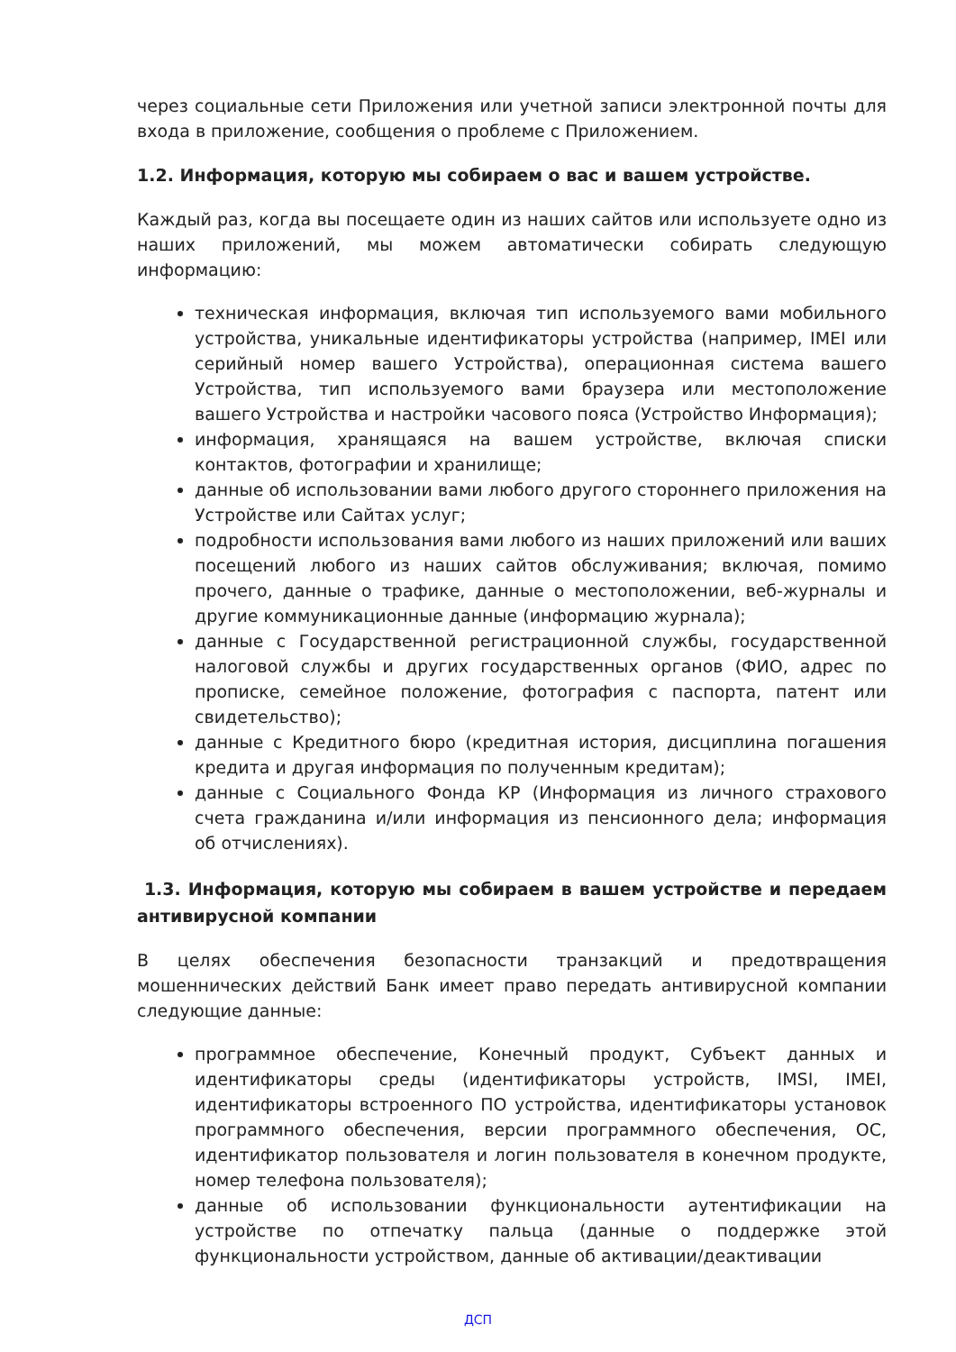через социальные сети Приложения или учетной записи электронной почты для входа в приложение, сообщения о проблеме с Приложением.
1.2. Информация, которую мы собираем о вас и вашем устройстве.
Каждый раз, когда вы посещаете один из наших сайтов или используете одно из наших приложений, мы можем автоматически собирать следующую информацию:
техническая информация, включая тип используемого вами мобильного устройства, уникальные идентификаторы устройства (например, IMEI или серийный номер вашего Устройства), операционная система вашего Устройства, тип используемого вами браузера или местоположение вашего Устройства и настройки часового пояса (Устройство Информация);
информация, хранящаяся на вашем устройстве, включая списки контактов, фотографии и хранилище;
данные об использовании вами любого другого стороннего приложения на Устройстве или Сайтах услуг;
подробности использования вами любого из наших приложений или ваших посещений любого из наших сайтов обслуживания; включая, помимо прочего, данные о трафике, данные о местоположении, веб-журналы и другие коммуникационные данные (информацию журнала);
данные с Государственной регистрационной службы, государственной налоговой службы и других государственных органов (ФИО, адрес по прописке, семейное положение, фотография с паспорта, патент или свидетельство);
данные с Кредитного бюро (кредитная история, дисциплина погашения кредита и другая информация по полученным кредитам);
данные с Социального Фонда КР (Информация из личного страхового счета гражданина и/или информация из пенсионного дела; информация об отчислениях).
1.3. Информация, которую мы собираем в вашем устройстве и передаем антивирусной компании
В целях обеспечения безопасности транзакций и предотвращения мошеннических действий Банк имеет право передать антивирусной компании следующие данные:
программное обеспечение, Конечный продукт, Субъект данных и идентификаторы среды (идентификаторы устройств, IMSI, IMEI, идентификаторы встроенного ПО устройства, идентификаторы установок программного обеспечения, версии программного обеспечения, ОС, идентификатор пользователя и логин пользователя в конечном продукте, номер телефона пользователя);
данные об использовании функциональности аутентификации на устройстве по отпечатку пальца (данные о поддержке этой функциональности устройством, данные об активации/деактивации
ДСП